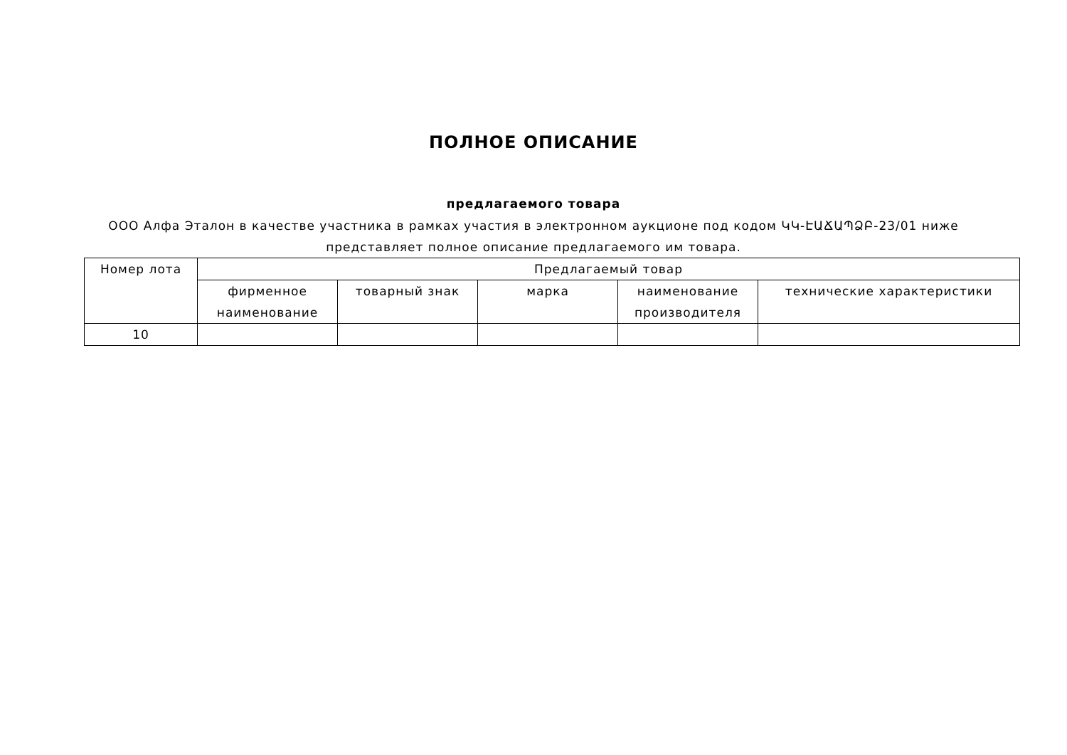ПОЛНОЕ ОПИСАНИЕ
предлагаемого товара
ООО Алфа Эталон в качестве участника в рамках участия в электронном аукционе под кодом ԿԿ-ԷԱՃԱՊՁԲ-23/01 ниже представляет полное описание предлагаемого им товара.
| Номер лота | Предлагаемый товар | | | | |
| --- | --- | --- | --- | --- | --- |
| | фирменное наименование | товарный знак | марка | наименование производителя | технические характеристики |
| 10 | | | | | |